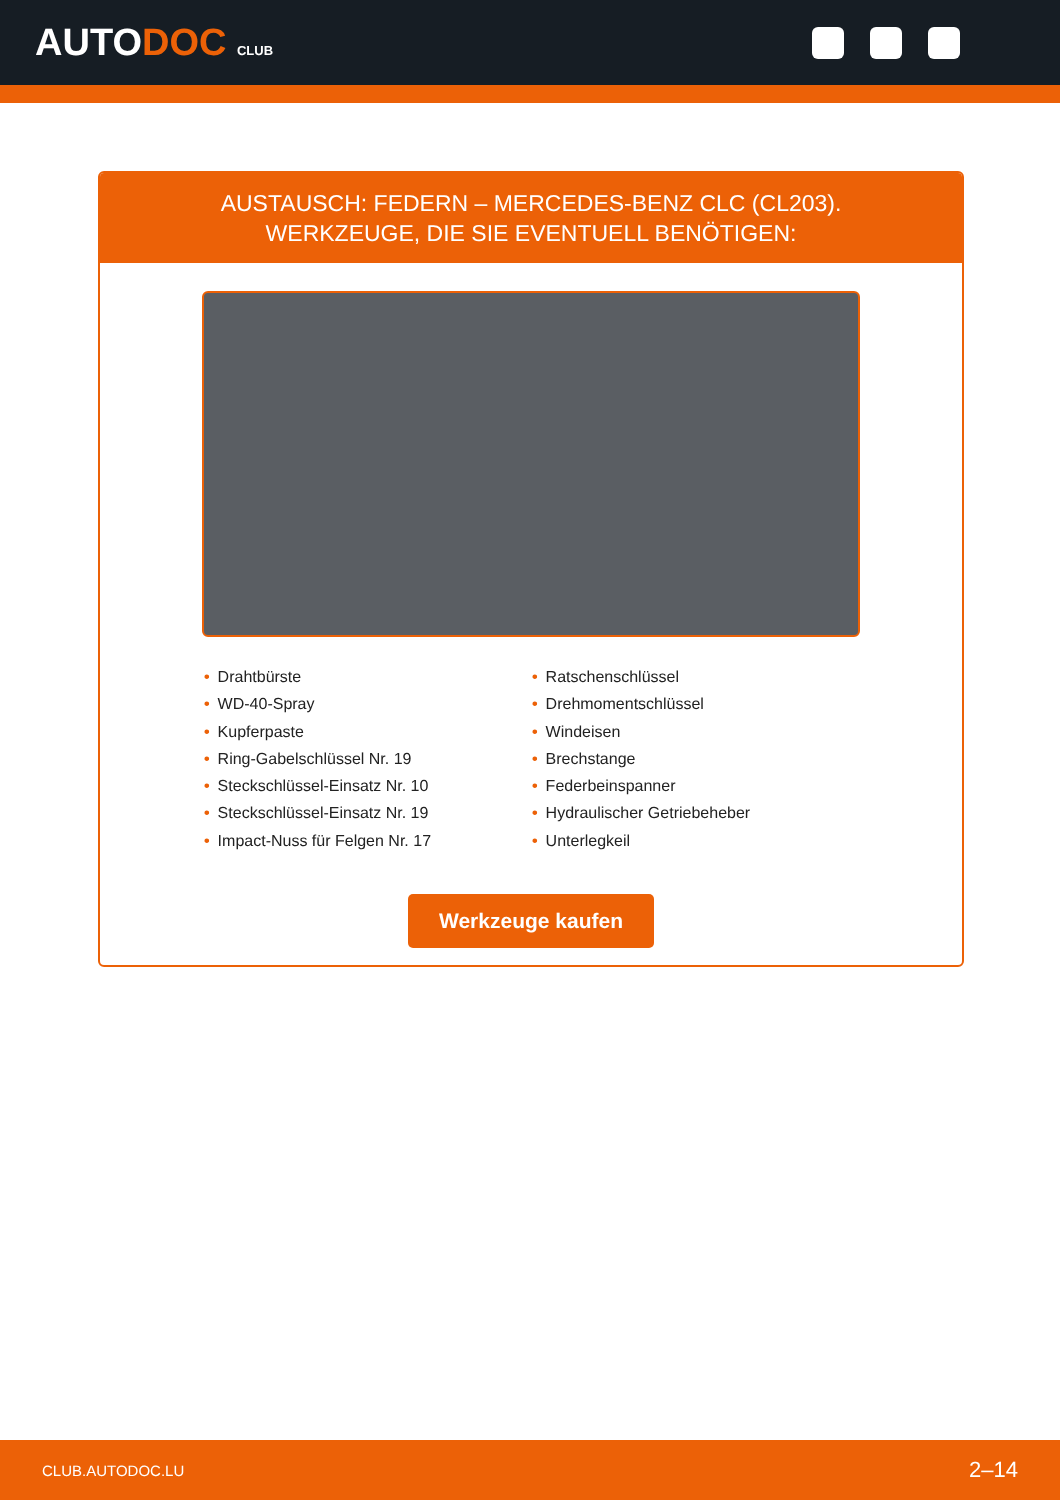AUTODOC CLUB
AUSTAUSCH: FEDERN – MERCEDES-BENZ CLC (CL203).
WERKZEUGE, DIE SIE EVENTUELL BENÖTIGEN:
• Drahtbürste
• WD-40-Spray
• Kupferpaste
• Ring-Gabelschlüssel Nr. 19
• Steckschlüssel-Einsatz Nr. 10
• Steckschlüssel-Einsatz Nr. 19
• Impact-Nuss für Felgen Nr. 17
• Ratschenschlüssel
• Drehmomentschlüssel
• Windeisen
• Brechstange
• Federbeinspanner
• Hydraulischer Getriebeheber
• Unterlegkeil
Werkzeuge kaufen
CLUB.AUTODOC.LU 2–14